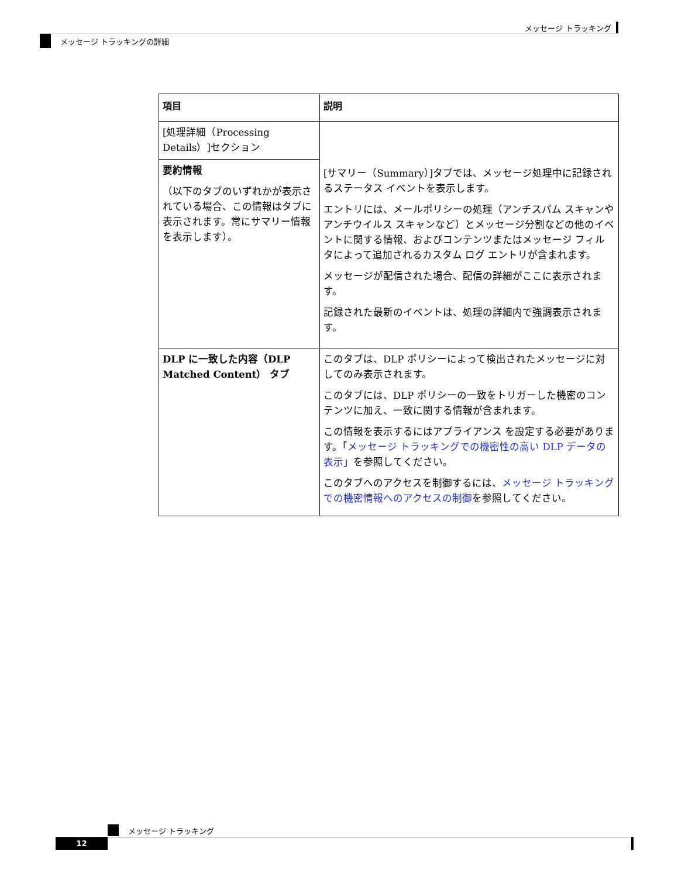メッセージ トラッキング
メッセージ トラッキングの詳細
| 項目 | 説明 |
| --- | --- |
| [処理詳細（Processing Details）]セクション | [サマリー（Summary）]タブでは、メッセージ処理中に記録されるステータス イベントを表示します。 エントリには、メールポリシーの処理（アンチスパム スキャンやアンチウイルス スキャンなど）とメッセージ分割などの他のイベントに関する情報、およびコンテンツまたはメッセージ フィルタによって追加されるカスタム ログ エントリが含まれます。 メッセージが配信された場合、配信の詳細がここに表示されます。 記録された最新のイベントは、処理の詳細内で強調表示されます。 |
| 要約情報 （以下のタブのいずれかが表示されている場合、この情報はタブに表示されます。常にサマリー情報を表示します）。 | |
| DLP に一致した内容（DLP Matched Content） タブ | このタブは、DLP ポリシーによって検出されたメッセージに対してのみ表示されます。 このタブには、DLP ポリシーの一致をトリガーした機密のコンテンツに加え、一致に関する情報が含まれます。 この情報を表示するにはアプライアンス を設定する必要があります。「 メッセージ トラッキングでの機密性の高い DLP データの表示 」を参照してください。 このタブへのアクセスを制御するには、 メッセージ トラッキングでの機密情報へのアクセスの制御 を参照してください。 |
メッセージ トラッキング
12